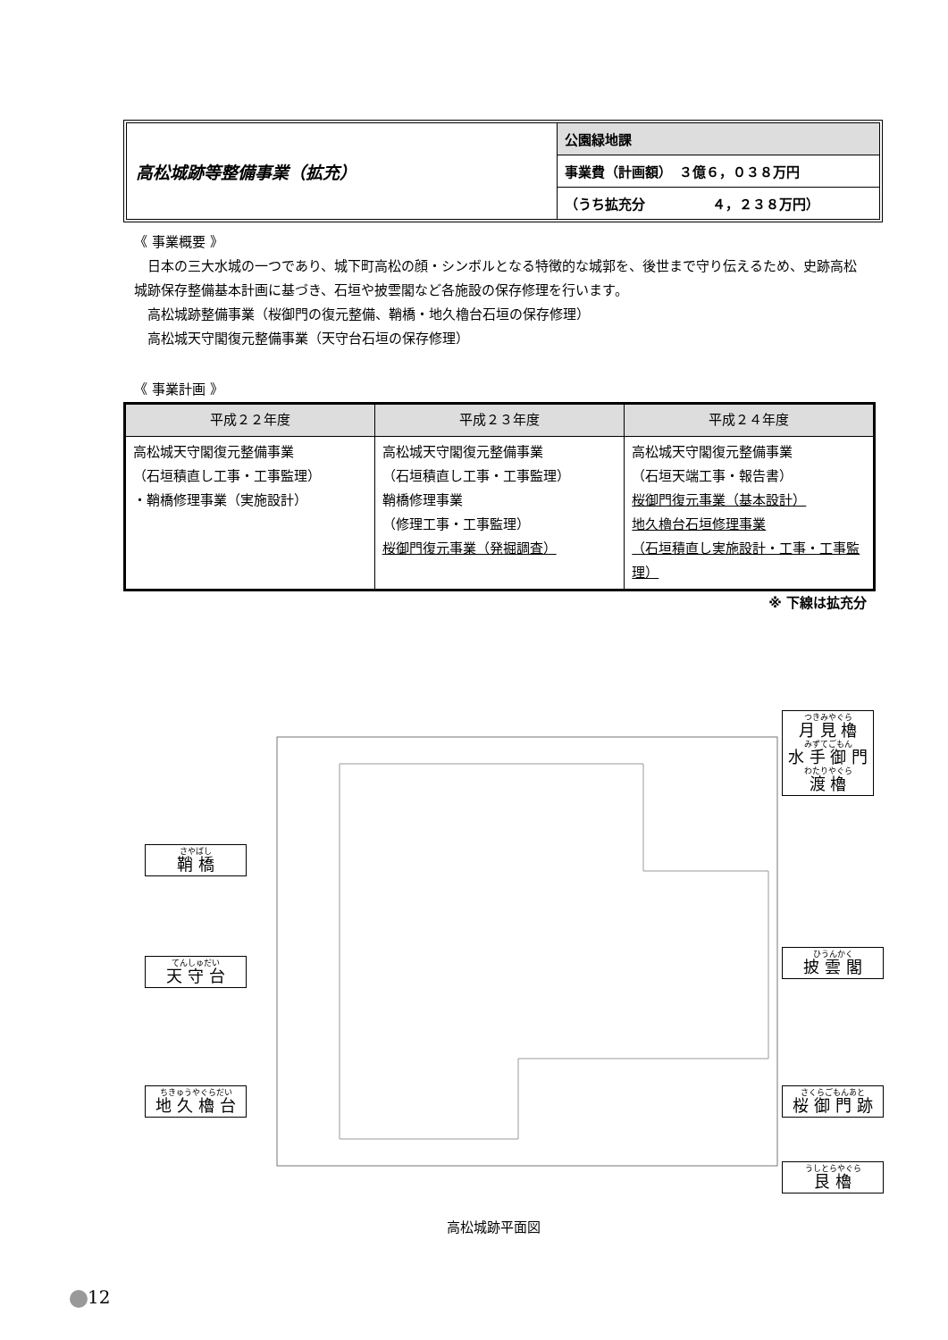高松城跡等整備事業（拡充）
公園緑地課
事業費（計画額）　３億６，０３８万円
（うち拡充分　　　　　４，２３８万円）
《 事業概要 》
　日本の三大水城の一つであり、城下町高松の顔・シンボルとなる特徴的な城郭を、後世まで守り伝えるため、史跡高松城跡保存整備基本計画に基づき、石垣や披雲閣など各施設の保存修理を行います。
　高松城跡整備事業（桜御門の復元整備、鞘橋・地久櫓台石垣の保存修理）
　高松城天守閣復元整備事業（天守台石垣の保存修理）
《 事業計画 》
| 平成２２年度 | 平成２３年度 | 平成２４年度 |
| --- | --- | --- |
| 高松城天守閣復元整備事業 （石垣積直し工事・工事監理） ・鞘橋修理事業（実施設計） | 高松城天守閣復元整備事業 （石垣積直し工事・工事監理） 鞘橋修理事業 （修理工事・工事監理） 桜御門復元事業（発掘調査） | 高松城天守閣復元整備事業 （石垣天端工事・報告書） 桜御門復元事業（基本設計） 地久櫓台石垣修理事業 （石垣積直し実施設計・工事・工事監理） |
※ 下線は拡充分
つきみやぐら
月 見 櫓
みずてごもん
水 手 御 門
わたりやぐら
渡 櫓
さやばし
鞘 橋
ひうんかく
披 雲 閣
てんしゅだい
天 守 台
ちきゅうやぐらだい
地 久 櫓 台
さくらごもんあと
桜 御 門 跡
うしとらやぐら
艮 櫓
高松城跡平面図
12